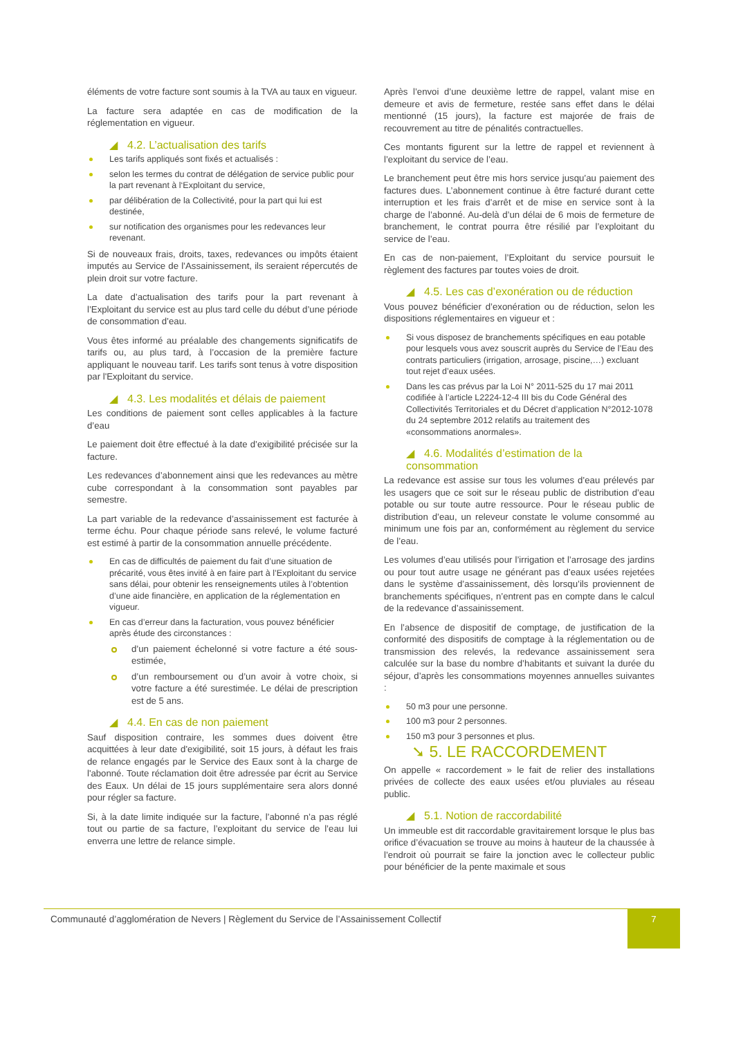éléments de votre facture sont soumis à la TVA au taux en vigueur.
La facture sera adaptée en cas de modification de la réglementation en vigueur.
◢ 4.2. L’actualisation des tarifs
Les tarifs appliqués sont fixés et actualisés :
selon les termes du contrat de délégation de service public pour la part revenant à l‘Exploitant du service,
par délibération de la Collectivité, pour la part qui lui est destinée,
sur notification des organismes pour les redevances leur revenant.
Si de nouveaux frais, droits, taxes, redevances ou impôts étaient imputés au Service de l’Assainissement, ils seraient répercutés de plein droit sur votre facture.
La date d’actualisation des tarifs pour la part revenant à l’Exploitant du service est au plus tard celle du début d’une période de consommation d’eau.
Vous êtes informé au préalable des changements significatifs de tarifs ou, au plus tard, à l’occasion de la première facture appliquant le nouveau tarif. Les tarifs sont tenus à votre disposition par l'Exploitant du service.
◢ 4.3. Les modalités et délais de paiement
Les conditions de paiement sont celles applicables à la facture d’eau
Le paiement doit être effectué à la date d’exigibilité précisée sur la facture.
Les redevances d’abonnement ainsi que les redevances au mètre cube correspondant à la consommation sont payables par semestre.
La part variable de la redevance d’assainissement est facturée à terme échu. Pour chaque période sans relevé, le volume facturé est estimé à partir de la consommation annuelle précédente.
En cas de difficultés de paiement du fait d’une situation de précarité, vous êtes invité à en faire part à l’Exploitant du service sans délai, pour obtenir les renseignements utiles à l’obtention d’une aide financière, en application de la réglementation en vigueur.
En cas d’erreur dans la facturation, vous pouvez bénéficier après étude des circonstances :
d’un paiement échelonné si votre facture a été sous-estimée,
d’un remboursement ou d’un avoir à votre choix, si votre facture a été surestimée. Le délai de prescription est de 5 ans.
◢ 4.4. En cas de non paiement
Sauf disposition contraire, les sommes dues doivent être acquittées à leur date d'exigibilité, soit 15 jours, à défaut les frais de relance engagés par le Service des Eaux sont à la charge de l'abonné. Toute réclamation doit être adressée par écrit au Service des Eaux. Un délai de 15 jours supplémentaire sera alors donné pour régler sa facture.
Si, à la date limite indiquée sur la facture, l’abonné n’a pas réglé tout ou partie de sa facture, l’exploitant du service de l’eau lui enverra une lettre de relance simple.
Après l’envoi d’une deuxième lettre de rappel, valant mise en demeure et avis de fermeture, restée sans effet dans le délai mentionné (15 jours), la facture est majorée de frais de recouvrement au titre de pénalités contractuelles.
Ces montants figurent sur la lettre de rappel et reviennent à l’exploitant du service de l’eau.
Le branchement peut être mis hors service jusqu’au paiement des factures dues. L’abonnement continue à être facturé durant cette interruption et les frais d’arrêt et de mise en service sont à la charge de l’abonné. Au-delà d’un délai de 6 mois de fermeture de branchement, le contrat pourra être résilié par l’exploitant du service de l’eau.
En cas de non-paiement, l’Exploitant du service poursuit le règlement des factures par toutes voies de droit.
◢ 4.5. Les cas d’exonération ou de réduction
Vous pouvez bénéficier d’exonération ou de réduction, selon les dispositions réglementaires en vigueur et :
Si vous disposez de branchements spécifiques en eau potable pour lesquels vous avez souscrit auprès du Service de l’Eau des contrats particuliers (irrigation, arrosage, piscine,…) excluant tout rejet d’eaux usées.
Dans les cas prévus par la Loi N° 2011-525 du 17 mai 2011 codifiée à l’article L2224-12-4 III bis du Code Général des Collectivités Territoriales et du Décret d’application N°2012-1078 du 24 septembre 2012 relatifs au traitement des «consommations anormales».
◢ 4.6. Modalités d’estimation de la consommation
La redevance est assise sur tous les volumes d’eau prélevés par les usagers que ce soit sur le réseau public de distribution d’eau potable ou sur toute autre ressource. Pour le réseau public de distribution d’eau, un releveur constate le volume consommé au minimum une fois par an, conformément au règlement du service de l’eau.
Les volumes d’eau utilisés pour l’irrigation et l’arrosage des jardins ou pour tout autre usage ne générant pas d’eaux usées rejetées dans le système d’assainissement, dès lorsqu’ils proviennent de branchements spécifiques, n’entrent pas en compte dans le calcul de la redevance d’assainissement.
En l’absence de dispositif de comptage, de justification de la conformité des dispositifs de comptage à la réglementation ou de transmission des relevés, la redevance assainissement sera calculée sur la base du nombre d’habitants et suivant la durée du séjour, d’après les consommations moyennes annuelles suivantes :
50 m3 pour une personne.
100 m3 pour 2 personnes.
150 m3 pour 3 personnes et plus.
➘ 5. LE RACCORDEMENT
On appelle « raccordement » le fait de relier des installations privées de collecte des eaux usées et/ou pluviales au réseau public.
◢ 5.1. Notion de raccordabilité
Un immeuble est dit raccordable gravitairement lorsque le plus bas orifice d’évacuation se trouve au moins à hauteur de la chaussée à l’endroit où pourrait se faire la jonction avec le collecteur public pour bénéficier de la pente maximale et sous
Communauté d’agglomération de Nevers | Règlement du Service de l’Assainissement Collectif
7